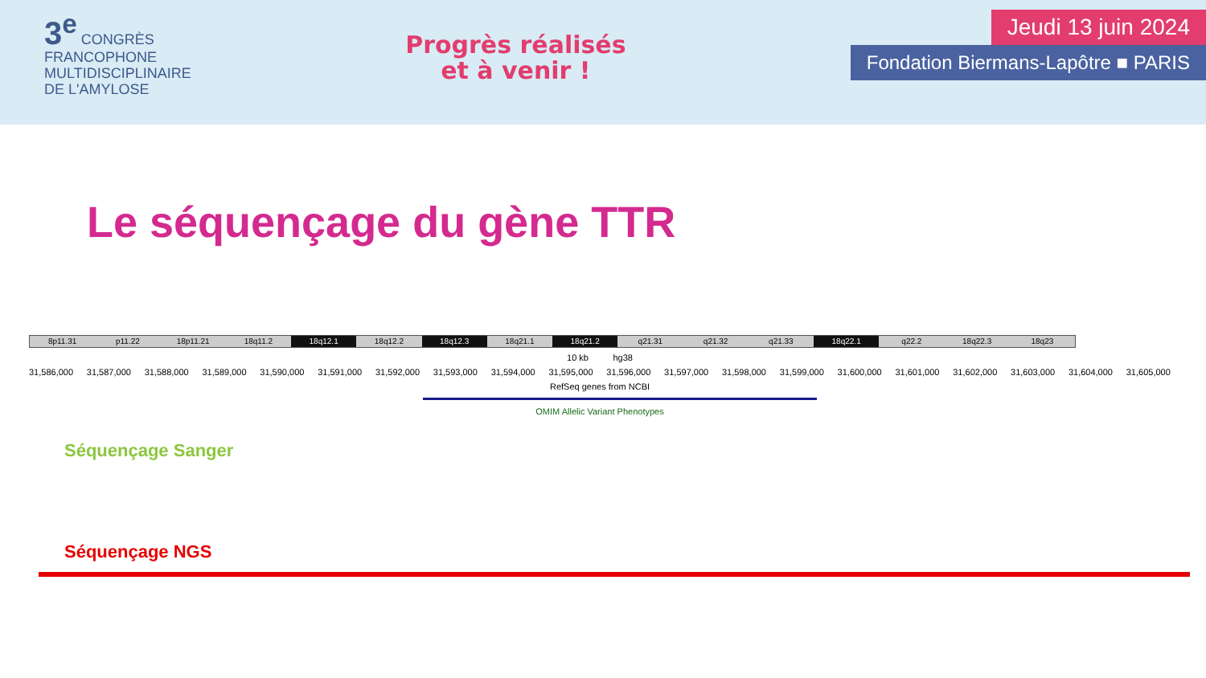3<sup>e</sup> CONGRÈS FRANCOPHONE MULTIDISCIPLINAIRE DE L'AMYLOSE
Progrès réalisés
et à venir !
Jeudi 13 juin 2024
Fondation Biermans-Lapôtre ■ PARIS
Le séquençage du gène TTR
8p11.31 p11.22 18p11.21 18q11.2 18q12.1 18q12.2 18q12.3 18q21.1 18q21.2 q21.31 q21.32 q21.33 18q22.1 q22.2 18q22.3 18q23
10 kb hg38
31,586,000 31,587,000 31,588,000 31,589,000 31,590,000 31,591,000 31,592,000 31,593,000 31,594,000 31,595,000 31,596,000 31,597,000 31,598,000 31,599,000 31,600,000 31,601,000 31,602,000 31,603,000 31,604,000 31,605,000
RefSeq genes from NCBI
OMIM Allelic Variant Phenotypes
Séquençage Sanger
Séquençage NGS